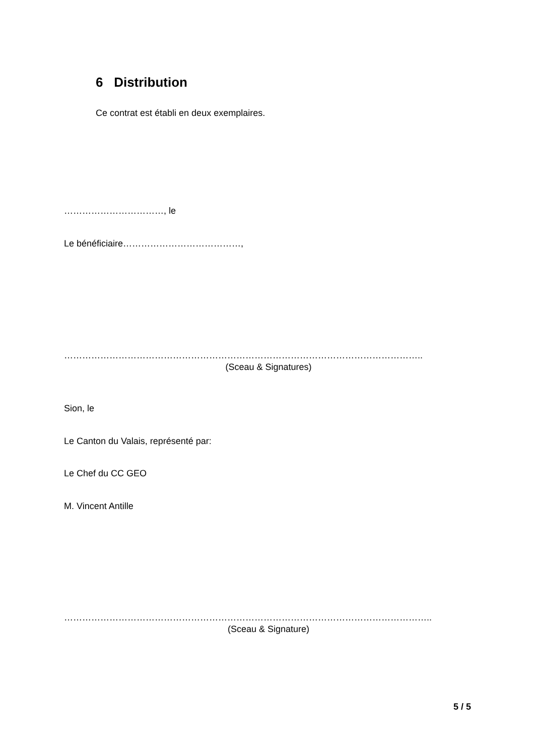6 Distribution
Ce contrat est établi en deux exemplaires.
……………………………, le
Le bénéficiaire…………………………………,
………………………………………………………………………………………………………..
(Sceau & Signatures)
Sion, le
Le Canton du Valais, représenté par:
Le Chef du CC GEO
M. Vincent Antille
…………………………………………………………………………………………………………..
(Sceau & Signature)
5 / 5